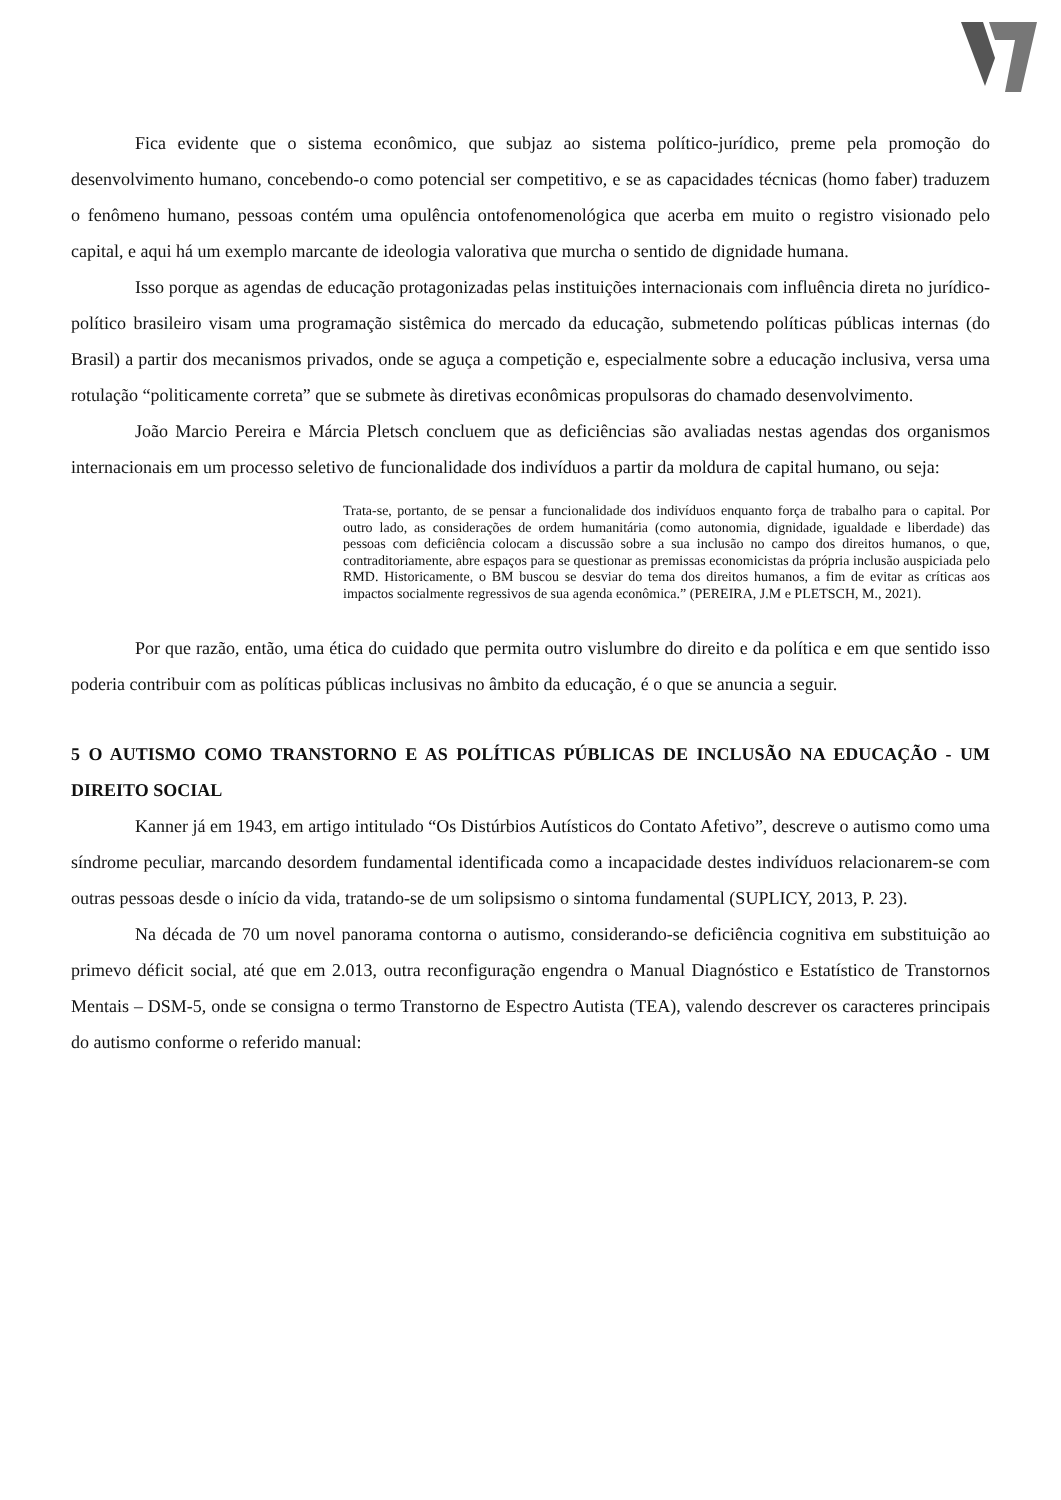Fica evidente que o sistema econômico, que subjaz ao sistema político-jurídico, preme pela promoção do desenvolvimento humano, concebendo-o como potencial ser competitivo, e se as capacidades técnicas (homo faber) traduzem o fenômeno humano, pessoas contém uma opulência ontofenomenológica que acerba em muito o registro visionado pelo capital, e aqui há um exemplo marcante de ideologia valorativa que murcha o sentido de dignidade humana.
Isso porque as agendas de educação protagonizadas pelas instituições internacionais com influência direta no jurídico-político brasileiro visam uma programação sistêmica do mercado da educação, submetendo políticas públicas internas (do Brasil) a partir dos mecanismos privados, onde se aguça a competição e, especialmente sobre a educação inclusiva, versa uma rotulação “politicamente correta” que se submete às diretivas econômicas propulsoras do chamado desenvolvimento.
João Marcio Pereira e Márcia Pletsch concluem que as deficiências são avaliadas nestas agendas dos organismos internacionais em um processo seletivo de funcionalidade dos indivíduos a partir da moldura de capital humano, ou seja:
Trata-se, portanto, de se pensar a funcionalidade dos indivíduos enquanto força de trabalho para o capital. Por outro lado, as considerações de ordem humanitária (como autonomia, dignidade, igualdade e liberdade) das pessoas com deficiência colocam a discussão sobre a sua inclusão no campo dos direitos humanos, o que, contraditoriamente, abre espaços para se questionar as premissas economicistas da própria inclusão auspiciada pelo RMD. Historicamente, o BM buscou se desviar do tema dos direitos humanos, a fim de evitar as críticas aos impactos socialmente regressivos de sua agenda econômica.” (PEREIRA, J.M e PLETSCH, M., 2021).
Por que razão, então, uma ética do cuidado que permita outro vislumbre do direito e da política e em que sentido isso poderia contribuir com as políticas públicas inclusivas no âmbito da educação, é o que se anuncia a seguir.
5 O AUTISMO COMO TRANSTORNO E AS POLÍTICAS PÚBLICAS DE INCLUSÃO NA EDUCAÇÃO - UM DIREITO SOCIAL
Kanner já em 1943, em artigo intitulado “Os Distúrbios Autísticos do Contato Afetivo”, descreve o autismo como uma síndrome peculiar, marcando desordem fundamental identificada como a incapacidade destes indivíduos relacionarem-se com outras pessoas desde o início da vida, tratando-se de um solipsismo o sintoma fundamental (SUPLICY, 2013, P. 23).
Na década de 70 um novel panorama contorna o autismo, considerando-se deficiência cognitiva em substituição ao primevo déficit social, até que em 2.013, outra reconfiguração engendra o Manual Diagnóstico e Estatístico de Transtornos Mentais – DSM-5, onde se consigna o termo Transtorno de Espectro Autista (TEA), valendo descrever os caracteres principais do autismo conforme o referido manual: